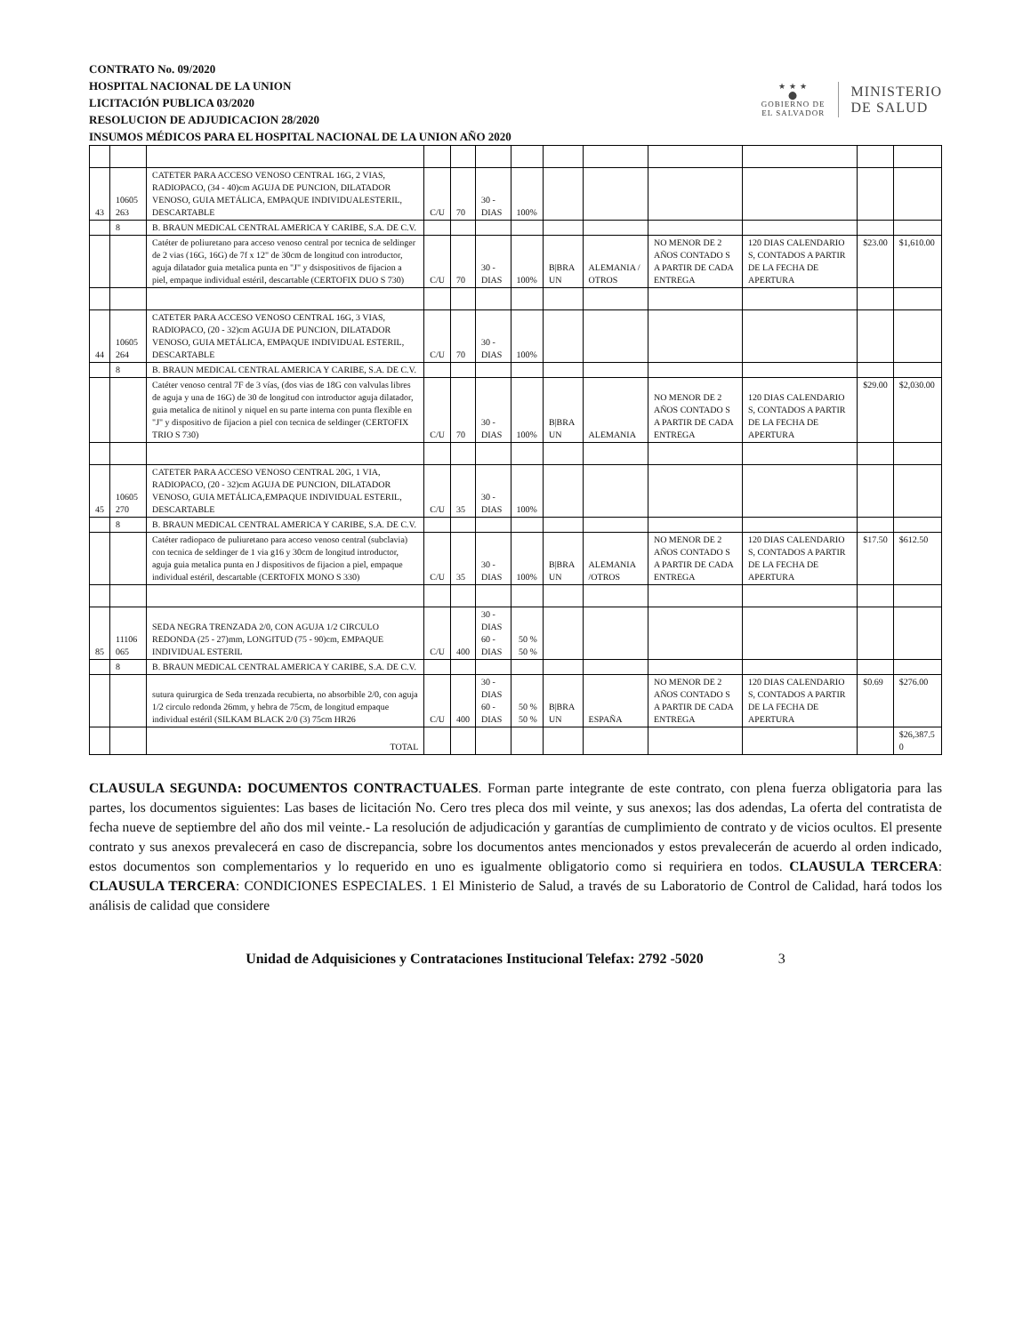CONTRATO No. 09/2020
HOSPITAL NACIONAL DE LA UNION
LICITACIÓN PUBLICA 03/2020
RESOLUCION DE ADJUDICACION 28/2020
INSUMOS MÉDICOS PARA EL HOSPITAL NACIONAL DE LA UNION AÑO 2020
★ ★ ★
⬤
GOBIERNO DE
EL SALVADOR
MINISTERIO
DE SALUD
| 43 | 10605 263 | CATETER PARA ACCESO VENOSO CENTRAL 16G, 2 VIAS, RADIOPACO, (34 - 40)cm AGUJA DE PUNCION, DILATADOR VENOSO, GUIA METÁLICA, EMPAQUE INDIVIDUALESTERIL, DESCARTABLE | C/U | 70 | 30 - DIAS | 100% | | | | | | |
| | 8 | B. BRAUN MEDICAL CENTRAL AMERICA Y CARIBE, S.A. DE C.V. | | | | | | | | | | |
| | | Catéter de poliuretano para acceso venoso central por tecnica de seldinger de 2 vias (16G, 16G) de 7f x 12" de 30cm de longitud con introductor, aguja dilatador guia metalica punta en "J" y dsispositivos de fijacion a piel, empaque individual estéril, descartable (CERTOFIX DUO S 730) | C/U | 70 | 30 - DIAS | 100% | B/BRA UN | ALEMANIA / OTROS | NO MENOR DE 2 AÑOS CONTADO S A PARTIR DE CADA ENTREGA | 120 DIAS CALENDARIO S, CONTADOS A PARTIR DE LA FECHA DE APERTURA | $23.00 | $1,610.00 |
| 44 | 10605 264 | CATETER PARA ACCESO VENOSO CENTRAL 16G, 3 VIAS, RADIOPACO, (20 - 32)cm AGUJA DE PUNCION, DILATADOR VENOSO, GUIA METÁLICA, EMPAQUE INDIVIDUAL ESTERIL, DESCARTABLE | C/U | 70 | 30 - DIAS | 100% | | | | | | |
| | 8 | B. BRAUN MEDICAL CENTRAL AMERICA Y CARIBE, S.A. DE C.V. | | | | | | | | | | |
| | | Catéter venoso central 7F de 3 vías, (dos vias de 18G con valvulas libres de aguja y una de 16G) de 30 de longitud con introductor aguja dilatador, guia metalica de nitinol y niquel en su parte interna con punta flexible en "J" y dispositivo de fijacion a piel con tecnica de seldinger (CERTOFIX TRIO S 730) | C/U | 70 | 30 - DIAS | 100% | B/BRA UN | ALEMANIA | NO MENOR DE 2 AÑOS CONTADO S A PARTIR DE CADA ENTREGA | 120 DIAS CALENDARIO S, CONTADOS A PARTIR DE LA FECHA DE APERTURA | $29.00 | $2,030.00 |
| 45 | 10605 270 | CATETER PARA ACCESO VENOSO CENTRAL 20G, 1 VIA, RADIOPACO, (20 - 32)cm AGUJA DE PUNCION, DILATADOR VENOSO, GUIA METÁLICA,EMPAQUE INDIVIDUAL ESTERIL, DESCARTABLE | C/U | 35 | 30 - DIAS | 100% | | | | | | |
| | 8 | B. BRAUN MEDICAL CENTRAL AMERICA Y CARIBE, S.A. DE C.V. | | | | | | | | | | |
| | | Catéter radiopaco de puliuretano para acceso venoso central (subclavia) con tecnica de seldinger de 1 via g16 y 30cm de longitud introductor, aguja guia metalica punta en J dispositivos de fijacion a piel, empaque individual estéril, descartable (CERTOFIX MONO S 330) | C/U | 35 | 30 - DIAS | 100% | B/BRA UN | ALEMANIA /OTROS | NO MENOR DE 2 AÑOS CONTADO S A PARTIR DE CADA ENTREGA | 120 DIAS CALENDARIO S, CONTADOS A PARTIR DE LA FECHA DE APERTURA | $17.50 | $612.50 |
| 85 | 11106 065 | SEDA NEGRA TRENZADA 2/0, CON AGUJA 1/2 CIRCULO REDONDA (25 - 27)mm, LONGITUD (75 - 90)cm, EMPAQUE INDIVIDUAL ESTERIL | C/U | 400 | 30 - DIAS 60 - DIAS | 50 % 50 % | | | | | | |
| | 8 | B. BRAUN MEDICAL CENTRAL AMERICA Y CARIBE, S.A. DE C.V. | | | | | | | | | | |
| | | sutura quirurgica de Seda trenzada recubierta, no absorbible 2/0, con aguja 1/2 circulo redonda 26mm, y hebra de 75cm, de longitud empaque individual estéril (SILKAM BLACK 2/0 (3) 75cm HR26 | C/U | 400 | 30 - DIAS 60 - DIAS | 50 % 50 % | B/BRA UN | ESPAÑA | NO MENOR DE 2 AÑOS CONTADO S A PARTIR DE CADA ENTREGA | 120 DIAS CALENDARIO S, CONTADOS A PARTIR DE LA FECHA DE APERTURA | $0.69 | $276.00 |
| | | TOTAL | | | | | | | | | | $26,387.5 0 |
CLAUSULA SEGUNDA: DOCUMENTOS CONTRACTUALES. Forman parte integrante de este contrato, con plena fuerza obligatoria para las partes, los documentos siguientes: Las bases de licitación No. Cero tres pleca dos mil veinte, y sus anexos; las dos adendas, La oferta del contratista de fecha nueve de septiembre del año dos mil veinte.- La resolución de adjudicación y garantías de cumplimiento de contrato y de vicios ocultos. El presente contrato y sus anexos prevalecerá en caso de discrepancia, sobre los documentos antes mencionados y estos prevalecerán de acuerdo al orden indicado, estos documentos son complementarios y lo requerido en uno es igualmente obligatorio como si requiriera en todos. CLAUSULA TERCERA: CLAUSULA TERCERA: CONDICIONES ESPECIALES. 1 El Ministerio de Salud, a través de su Laboratorio de Control de Calidad, hará todos los análisis de calidad que considere
Unidad de Adquisiciones y Contrataciones Institucional Telefax: 2792 -5020 3